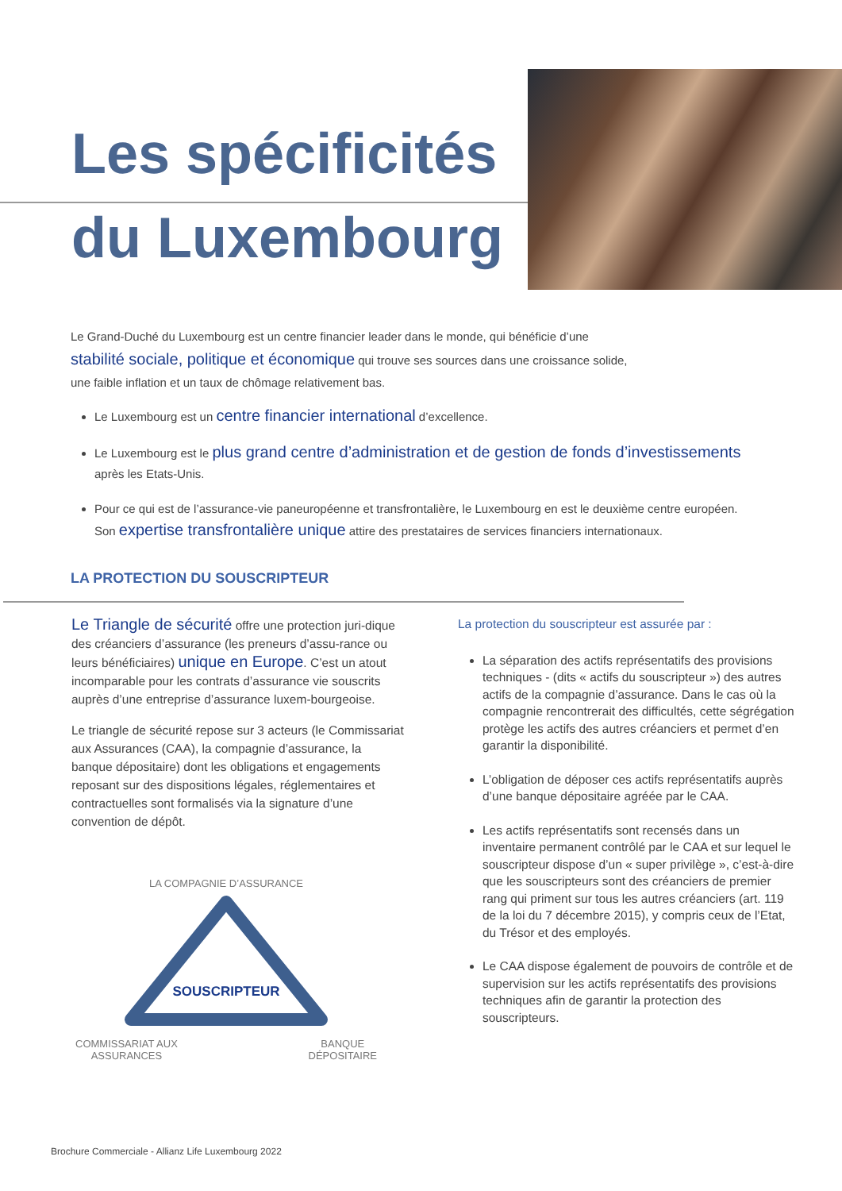Les spécificités
du Luxembourg
Le Grand-Duché du Luxembourg est un centre financier leader dans le monde, qui bénéficie d’une
stabilité sociale, politique et économique qui trouve ses sources dans une croissance solide,
une faible inflation et un taux de chômage relativement bas.
Le Luxembourg est un centre financier international d’excellence.
Le Luxembourg est le plus grand centre d’administration et de gestion de fonds d’investissements
après les Etats-Unis.
Pour ce qui est de l’assurance-vie paneuropéenne et transfrontalière, le Luxembourg en est le deuxième centre européen.
Son expertise transfrontalière unique attire des prestataires de services financiers internationaux.
LA PROTECTION DU SOUSCRIPTEUR
Le Triangle de sécurité offre une protection juri-dique des créanciers d’assurance (les preneurs d’assu-rance ou leurs bénéficiaires) unique en Europe. C’est un atout incomparable pour les contrats d’assurance vie souscrits auprès d’une entreprise d’assurance luxem-bourgeoise.
Le triangle de sécurité repose sur 3 acteurs (le Commissariat aux Assurances (CAA), la compagnie d’assurance, la banque dépositaire) dont les obligations et engagements reposant sur des dispositions légales, réglementaires et contractuelles sont formalisés via la signature d’une convention de dépôt.
LA COMPAGNIE D’ASSURANCE
SOUSCRIPTEUR
COMMISSARIAT AUX
ASSURANCES BANQUE
DÉPOSITAIRE
La protection du souscripteur est assurée par :
La séparation des actifs représentatifs des provisions techniques - (dits « actifs du souscripteur ») des autres actifs de la compagnie d’assurance. Dans le cas où la compagnie rencontrerait des difficultés, cette ségrégation protège les actifs des autres créanciers et permet d’en garantir la disponibilité.
L’obligation de déposer ces actifs représentatifs auprès d’une banque dépositaire agréée par le CAA.
Les actifs représentatifs sont recensés dans un inventaire permanent contrôlé par le CAA et sur lequel le souscripteur dispose d’un « super privilège », c’est-à-dire que les souscripteurs sont des créanciers de premier rang qui priment sur tous les autres créanciers (art. 119 de la loi du 7 décembre 2015), y compris ceux de l’Etat, du Trésor et des employés.
Le CAA dispose également de pouvoirs de contrôle et de supervision sur les actifs représentatifs des provisions techniques afin de garantir la protection des souscripteurs.
Brochure Commerciale - Allianz Life Luxembourg 2022